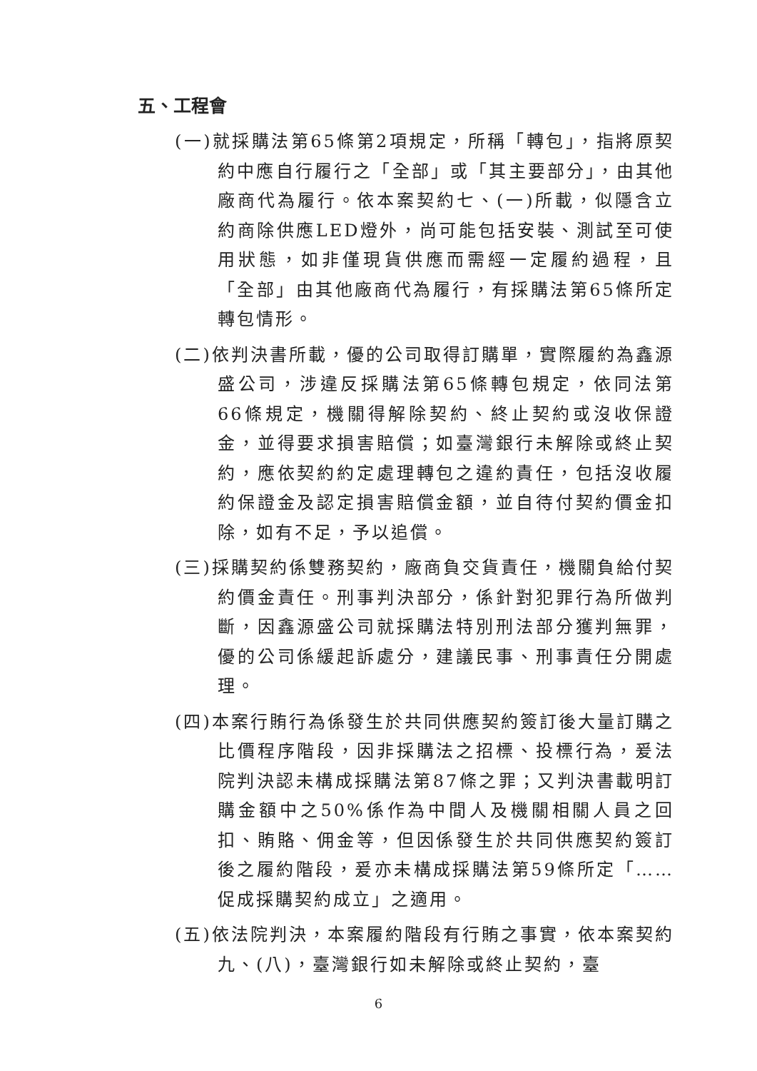五、工程會
(一)就採購法第65條第2項規定，所稱「轉包」，指將原契約中應自行履行之「全部」或「其主要部分」，由其他廠商代為履行。依本案契約七、(一)所載，似隱含立約商除供應LED燈外，尚可能包括安裝、測試至可使用狀態，如非僅現貨供應而需經一定履約過程，且「全部」由其他廠商代為履行，有採購法第65條所定轉包情形。
(二)依判決書所載，優的公司取得訂購單，實際履約為鑫源盛公司，涉違反採購法第65條轉包規定，依同法第66條規定，機關得解除契約、終止契約或沒收保證金，並得要求損害賠償；如臺灣銀行未解除或終止契約，應依契約約定處理轉包之違約責任，包括沒收履約保證金及認定損害賠償金額，並自待付契約價金扣除，如有不足，予以追償。
(三)採購契約係雙務契約，廠商負交貨責任，機關負給付契約價金責任。刑事判決部分，係針對犯罪行為所做判斷，因鑫源盛公司就採購法特別刑法部分獲判無罪，優的公司係緩起訴處分，建議民事、刑事責任分開處理。
(四)本案行賄行為係發生於共同供應契約簽訂後大量訂購之比價程序階段，因非採購法之招標、投標行為，爰法院判決認未構成採購法第87條之罪；又判決書載明訂購金額中之50%係作為中間人及機關相關人員之回扣、賄賂、佣金等，但因係發生於共同供應契約簽訂後之履約階段，爰亦未構成採購法第59條所定「……促成採購契約成立」之適用。
(五)依法院判決，本案履約階段有行賄之事實，依本案契約九、(八)，臺灣銀行如未解除或終止契約，臺
6